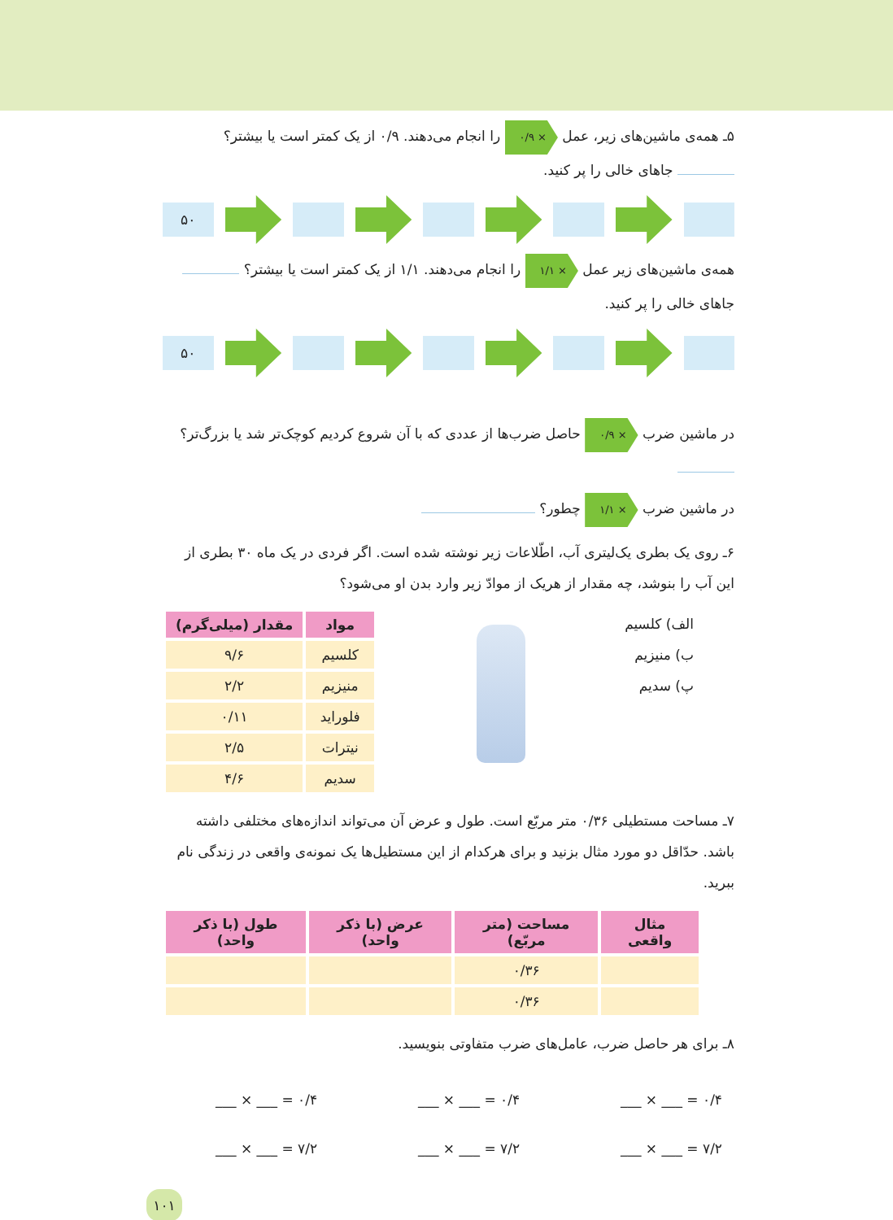۵ـ همه‌ی ماشین‌های زیر، عمل × ۰/۹ را انجام می‌دهند. ۰/۹ از یک کمتر است یا بیشتر؟ جاهای خالی را پر کنید.
۵۰
همه‌ی ماشین‌های زیر عمل × ۱/۱ را انجام می‌دهند. ۱/۱ از یک کمتر است یا بیشتر؟ جاهای خالی را پر کنید.
۵۰
در ماشین ضرب × ۰/۹ حاصل ضرب‌ها از عددی که با آن شروع کردیم کوچک‌تر شد یا بزرگ‌تر؟
در ماشین ضرب × ۱/۱ چطور؟
۶ـ روی یک بطری یک‌لیتری آب، اطّلاعات زیر نوشته شده است. اگر فردی در یک ماه ۳۰ بطری از این آب را بنوشد، چه مقدار از هریک از موادّ زیر وارد بدن او می‌شود؟
الف) کلسیم
ب) منیزیم
پ) سدیم
| مواد | مقدار (میلی‌گرم) |
| --- | --- |
| کلسیم | ۹/۶ |
| منیزیم | ۲/۲ |
| فلوراید | ۰/۱۱ |
| نیترات | ۲/۵ |
| سدیم | ۴/۶ |
۷ـ مساحت مستطیلی ۰/۳۶ متر مربّع است. طول و عرض آن می‌تواند اندازه‌های مختلفی داشته باشد. حدّاقل دو مورد مثال بزنید و برای هرکدام از این مستطیل‌ها یک نمونه‌ی واقعی در زندگی نام ببرید.
| مثال واقعی | مساحت (متر مربّع) | عرض (با ذکر واحد) | طول (با ذکر واحد) |
| --- | --- | --- | --- |
| | ۰/۳۶ | | |
| | ۰/۳۶ | | |
۸ـ برای هر حاصل ضرب، عامل‌های ضرب متفاوتی بنویسید.
___ × ___ = ۰/۴ ___ × ___ = ۰/۴ ___ × ___ = ۰/۴
___ × ___ = ۷/۲ ___ × ___ = ۷/۲ ___ × ___ = ۷/۲
۱۰۱